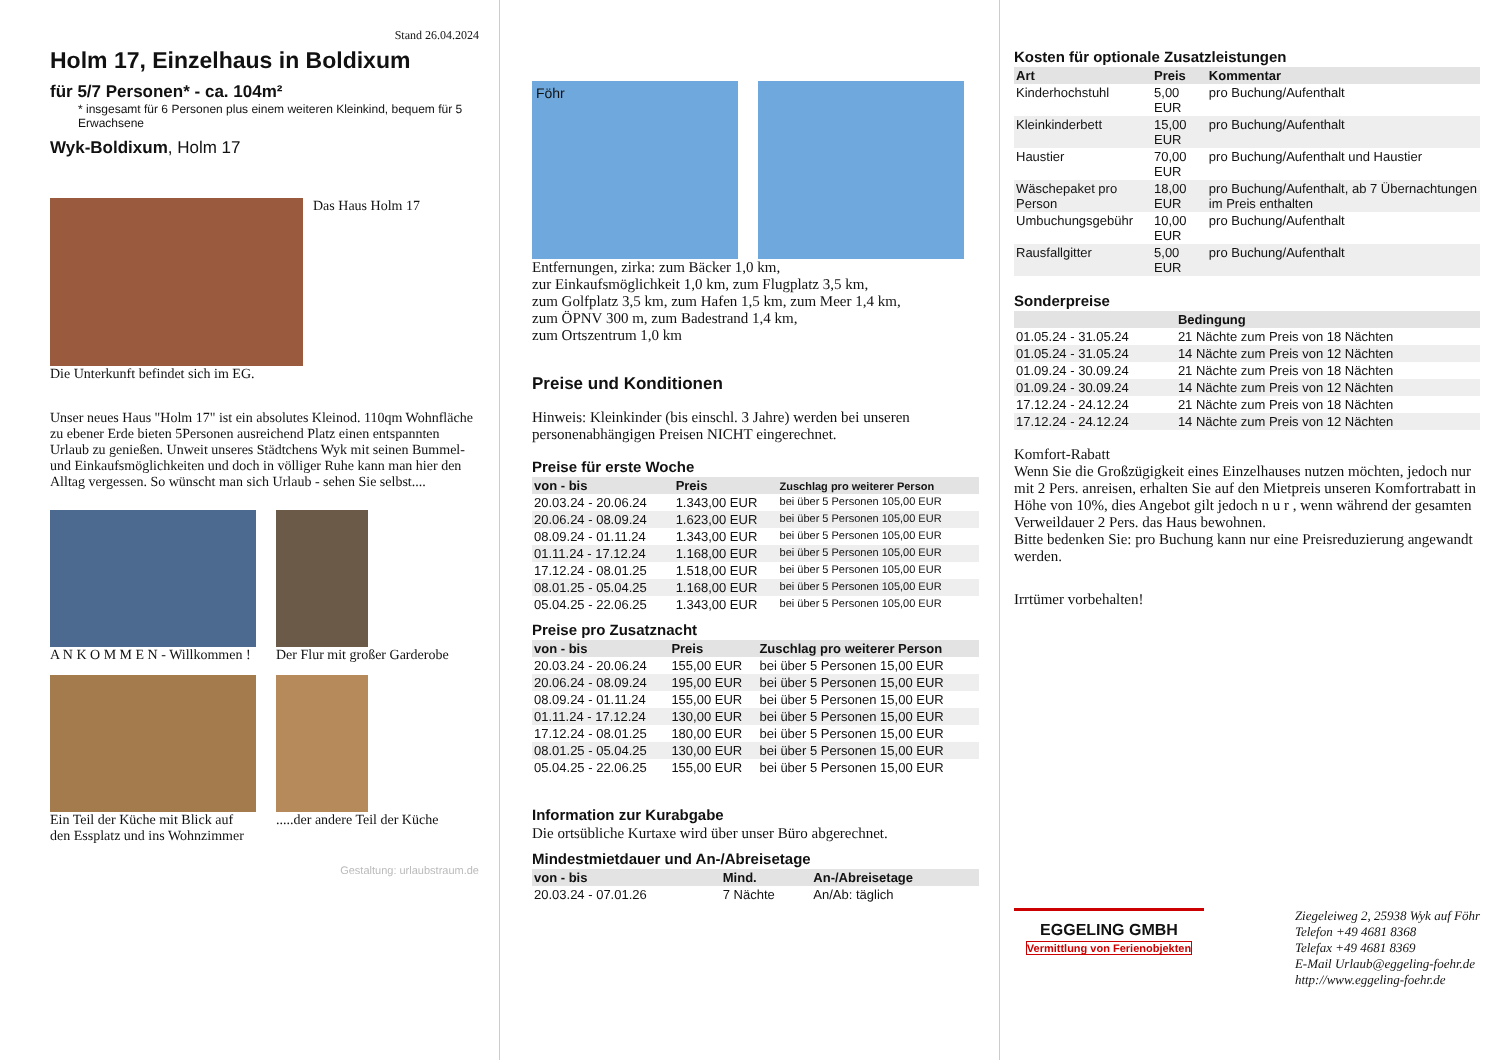Stand 26.04.2024
Holm 17, Einzelhaus in Boldixum
für 5/7 Personen* - ca. 104m²
* insgesamt für 6 Personen plus einem weiteren Kleinkind, bequem für 5 Erwachsene
Wyk-Boldixum, Holm 17
Das Haus Holm 17
Die Unterkunft befindet sich im EG.
Unser neues Haus "Holm 17" ist ein absolutes Kleinod. 110qm Wohnfläche zu ebener Erde bieten 5Personen ausreichend Platz einen entspannten Urlaub zu genießen. Unweit unseres Städtchens Wyk mit seinen Bummel- und Einkaufsmöglichkeiten und doch in völliger Ruhe kann man hier den Alltag vergessen. So wünscht man sich Urlaub - sehen Sie selbst....
A N K O M M E N - Willkommen ! Der Flur mit großer Garderobe
Ein Teil der Küche mit Blick auf den Essplatz und ins Wohnzimmer
.....der andere Teil der Küche
Gestaltung: urlaubstraum.de
Föhr
Entfernungen, zirka: zum Bäcker 1,0 km,
zur Einkaufsmöglichkeit 1,0 km, zum Flugplatz 3,5 km,
zum Golfplatz 3,5 km, zum Hafen 1,5 km, zum Meer 1,4 km,
zum ÖPNV 300 m, zum Badestrand 1,4 km,
zum Ortszentrum 1,0 km
Preise und Konditionen
Hinweis: Kleinkinder (bis einschl. 3 Jahre) werden bei unseren personenabhängigen Preisen NICHT eingerechnet.
Preise für erste Woche
| von - bis | Preis | Zuschlag pro weiterer Person |
| --- | --- | --- |
| 20.03.24 - 20.06.24 | 1.343,00 EUR | bei über 5 Personen 105,00 EUR |
| 20.06.24 - 08.09.24 | 1.623,00 EUR | bei über 5 Personen 105,00 EUR |
| 08.09.24 - 01.11.24 | 1.343,00 EUR | bei über 5 Personen 105,00 EUR |
| 01.11.24 - 17.12.24 | 1.168,00 EUR | bei über 5 Personen 105,00 EUR |
| 17.12.24 - 08.01.25 | 1.518,00 EUR | bei über 5 Personen 105,00 EUR |
| 08.01.25 - 05.04.25 | 1.168,00 EUR | bei über 5 Personen 105,00 EUR |
| 05.04.25 - 22.06.25 | 1.343,00 EUR | bei über 5 Personen 105,00 EUR |
Preise pro Zusatznacht
| von - bis | Preis | Zuschlag pro weiterer Person |
| --- | --- | --- |
| 20.03.24 - 20.06.24 | 155,00 EUR | bei über 5 Personen 15,00 EUR |
| 20.06.24 - 08.09.24 | 195,00 EUR | bei über 5 Personen 15,00 EUR |
| 08.09.24 - 01.11.24 | 155,00 EUR | bei über 5 Personen 15,00 EUR |
| 01.11.24 - 17.12.24 | 130,00 EUR | bei über 5 Personen 15,00 EUR |
| 17.12.24 - 08.01.25 | 180,00 EUR | bei über 5 Personen 15,00 EUR |
| 08.01.25 - 05.04.25 | 130,00 EUR | bei über 5 Personen 15,00 EUR |
| 05.04.25 - 22.06.25 | 155,00 EUR | bei über 5 Personen 15,00 EUR |
Information zur Kurabgabe
Die ortsübliche Kurtaxe wird über unser Büro abgerechnet.
Mindestmietdauer und An-/Abreisetage
| von - bis | Mind. | An-/Abreisetage |
| --- | --- | --- |
| 20.03.24 - 07.01.26 | 7 Nächte | An/Ab: täglich |
Kosten für optionale Zusatzleistungen
| Art | Preis | Kommentar |
| --- | --- | --- |
| Kinderhochstuhl | 5,00 EUR | pro Buchung/Aufenthalt |
| Kleinkinderbett | 15,00 EUR | pro Buchung/Aufenthalt |
| Haustier | 70,00 EUR | pro Buchung/Aufenthalt und Haustier |
| Wäschepaket pro Person | 18,00 EUR | pro Buchung/Aufenthalt, ab 7 Übernachtungen im Preis enthalten |
| Umbuchungsgebühr | 10,00 EUR | pro Buchung/Aufenthalt |
| Rausfallgitter | 5,00 EUR | pro Buchung/Aufenthalt |
Sonderpreise
| | Bedingung |
| --- | --- |
| 01.05.24 - 31.05.24 | 21 Nächte zum Preis von 18 Nächten |
| 01.05.24 - 31.05.24 | 14 Nächte zum Preis von 12 Nächten |
| 01.09.24 - 30.09.24 | 21 Nächte zum Preis von 18 Nächten |
| 01.09.24 - 30.09.24 | 14 Nächte zum Preis von 12 Nächten |
| 17.12.24 - 24.12.24 | 21 Nächte zum Preis von 18 Nächten |
| 17.12.24 - 24.12.24 | 14 Nächte zum Preis von 12 Nächten |
Komfort-Rabatt
Wenn Sie die Großzügigkeit eines Einzelhauses nutzen möchten, jedoch nur mit 2 Pers. anreisen, erhalten Sie auf den Mietpreis unseren Komfortrabatt in Höhe von 10%, dies Angebot gilt jedoch n u r , wenn während der gesamten Verweildauer 2 Pers. das Haus bewohnen.
Bitte bedenken Sie: pro Buchung kann nur eine Preisreduzierung angewandt werden.
Irrtümer vorbehalten!
EGGELING GMBH
Vermittlung von Ferienobjekten
Ziegeleiweg 2, 25938 Wyk auf Föhr
Telefon +49 4681 8368
Telefax +49 4681 8369
E-Mail Urlaub@eggeling-foehr.de
http://www.eggeling-foehr.de